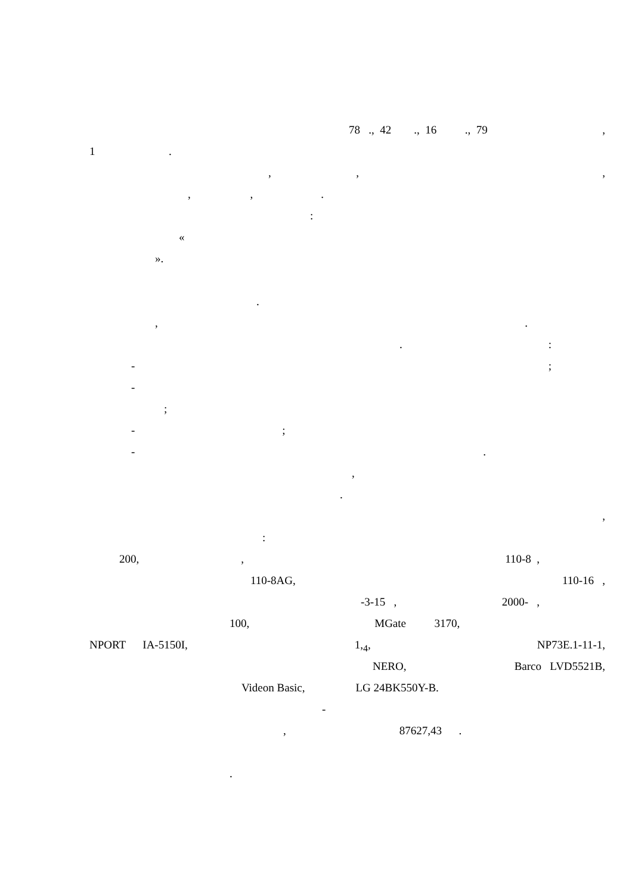78 ., 42 ., 16 ., 79,
1 .
, ,,
, , .
:
«
».
.
,.
.:
-;
-
;
- ;
-.
,
.
,
:
200, , 110-8 ,
110-8AG, 110-16 ,
-3-15 , 2000- ,
100, MGate 3170,
NPORT IA-5150I, 1,<sub>4</sub>, NP73E.1-11-1,
NERO, Barco LVD5521B,
Videon Basic, LG 24BK550Y-B.
-
, 87627,43 .
.